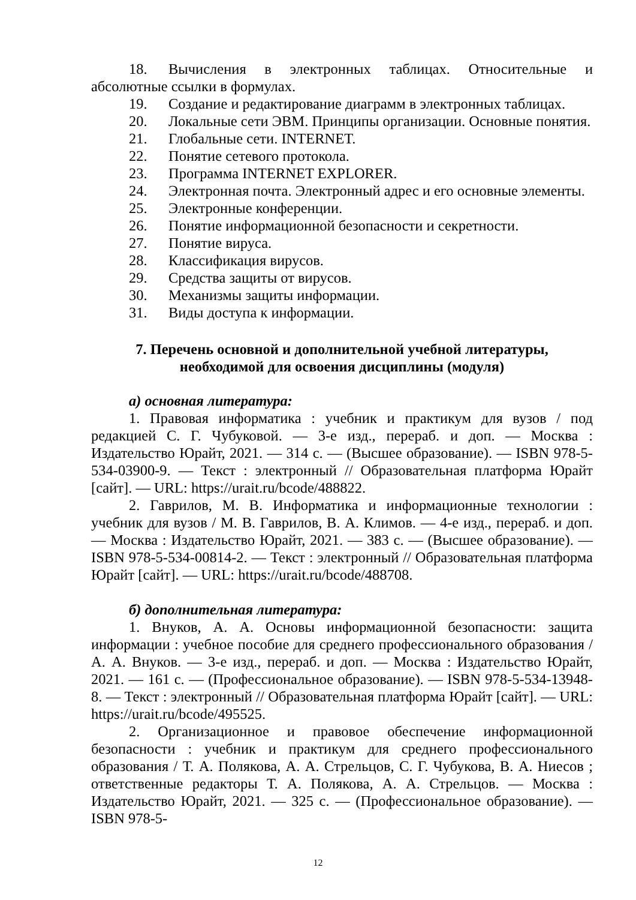18. Вычисления в электронных таблицах. Относительные и абсолютные ссылки в формулах.
19. Создание и редактирование диаграмм в электронных таблицах.
20. Локальные сети ЭВМ. Принципы организации. Основные понятия.
21. Глобальные сети. INTERNET.
22. Понятие сетевого протокола.
23. Программа INTERNET EXPLORER.
24. Электронная почта. Электронный адрес и его основные элементы.
25. Электронные конференции.
26. Понятие информационной безопасности и секретности.
27. Понятие вируса.
28. Классификация вирусов.
29. Средства защиты от вирусов.
30. Механизмы защиты информации.
31. Виды доступа к информации.
7. Перечень основной и дополнительной учебной литературы,
необходимой для освоения дисциплины (модуля)
а) основная литература:
1. Правовая информатика : учебник и практикум для вузов / под редакцией С. Г. Чубуковой. — 3-е изд., перераб. и доп. — Москва : Издательство Юрайт, 2021. — 314 с. — (Высшее образование). — ISBN 978-5-534-03900-9. — Текст : электронный // Образовательная платформа Юрайт [сайт]. — URL: https://urait.ru/bcode/488822.
2. Гаврилов, М. В. Информатика и информационные технологии : учебник для вузов / М. В. Гаврилов, В. А. Климов. — 4-е изд., перераб. и доп. — Москва : Издательство Юрайт, 2021. — 383 с. — (Высшее образование). — ISBN 978-5-534-00814-2. — Текст : электронный // Образовательная платформа Юрайт [сайт]. — URL: https://urait.ru/bcode/488708.
б) дополнительная литература:
1. Внуков, А. А. Основы информационной безопасности: защита информации : учебное пособие для среднего профессионального образования / А. А. Внуков. — 3-е изд., перераб. и доп. — Москва : Издательство Юрайт, 2021. — 161 с. — (Профессиональное образование). — ISBN 978-5-534-13948-8. — Текст : электронный // Образовательная платформа Юрайт [сайт]. — URL: https://urait.ru/bcode/495525.
2. Организационное и правовое обеспечение информационной безопасности : учебник и практикум для среднего профессионального образования / Т. А. Полякова, А. А. Стрельцов, С. Г. Чубукова, В. А. Ниесов ; ответственные редакторы Т. А. Полякова, А. А. Стрельцов. — Москва : Издательство Юрайт, 2021. — 325 с. — (Профессиональное образование). — ISBN 978-5-
12